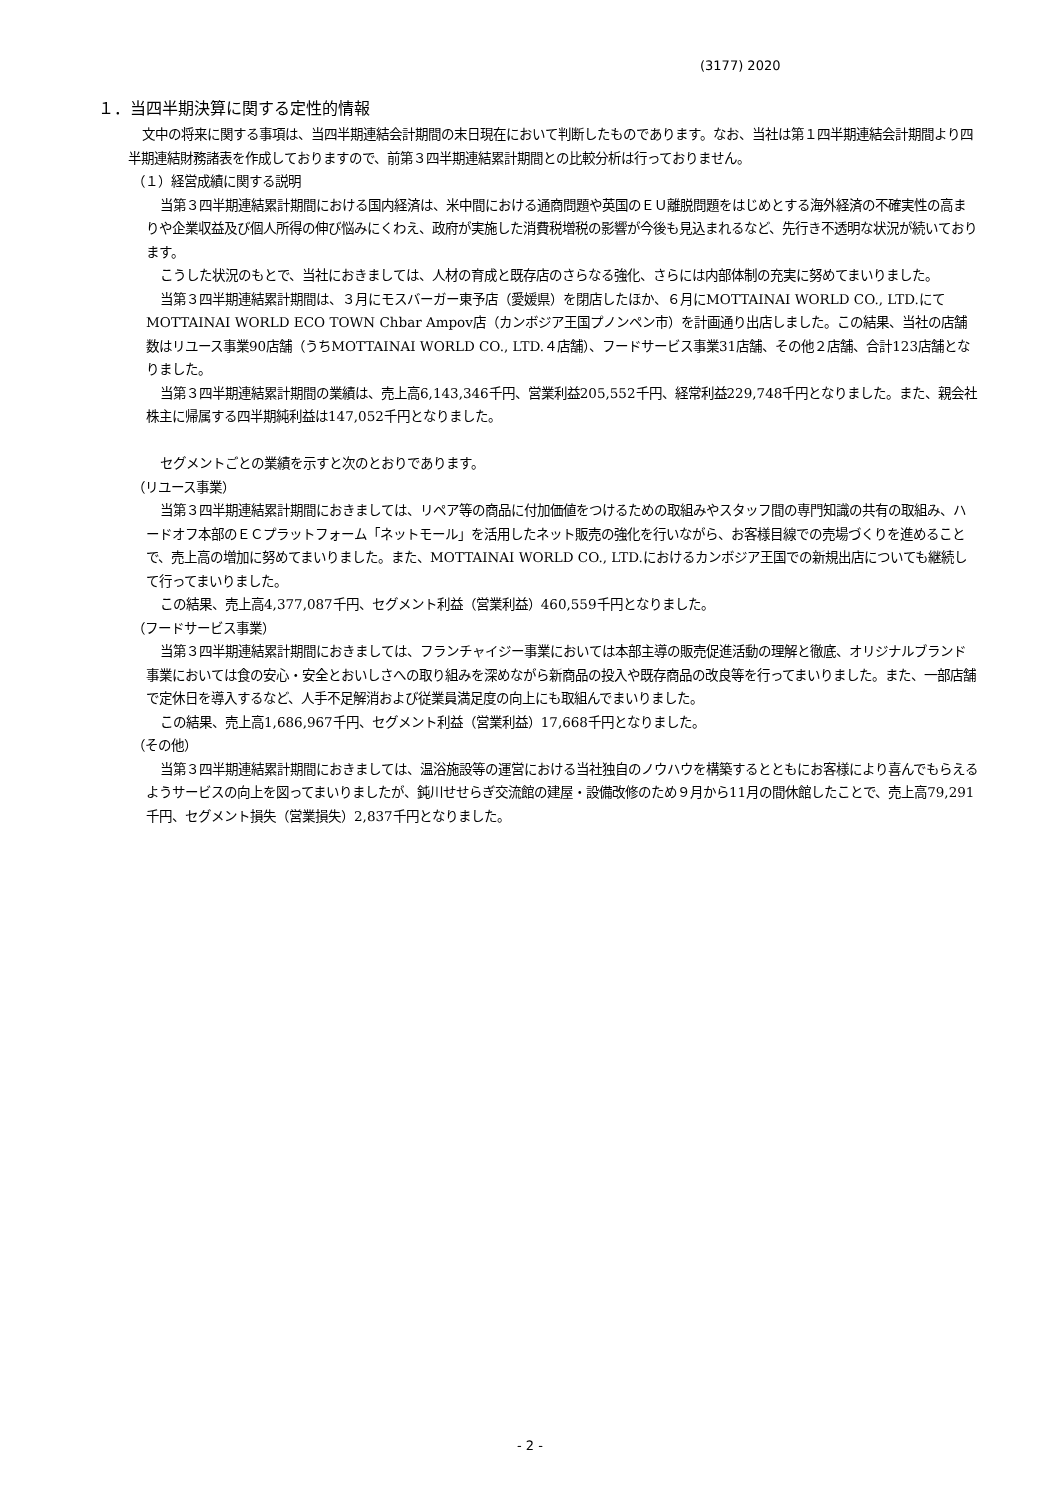(3177) 2020
１．当四半期決算に関する定性的情報
文中の将来に関する事項は、当四半期連結会計期間の末日現在において判断したものであります。なお、当社は第１四半期連結会計期間より四半期連結財務諸表を作成しておりますので、前第３四半期連結累計期間との比較分析は行っておりません。
（１）経営成績に関する説明
当第３四半期連結累計期間における国内経済は、米中間における通商問題や英国のＥＵ離脱問題をはじめとする海外経済の不確実性の高まりや企業収益及び個人所得の伸び悩みにくわえ、政府が実施した消費税増税の影響が今後も見込まれるなど、先行き不透明な状況が続いております。
こうした状況のもとで、当社におきましては、人材の育成と既存店のさらなる強化、さらには内部体制の充実に努めてまいりました。
当第３四半期連結累計期間は、３月にモスバーガー東予店（愛媛県）を閉店したほか、６月にMOTTAINAI WORLD CO., LTD.にてMOTTAINAI WORLD ECO TOWN Chbar Ampov店（カンボジア王国プノンペン市）を計画通り出店しました。この結果、当社の店舗数はリユース事業90店舗（うちMOTTAINAI WORLD CO., LTD.４店舗）、フードサービス事業31店舗、その他２店舗、合計123店舗となりました。
当第３四半期連結累計期間の業績は、売上高6,143,346千円、営業利益205,552千円、経常利益229,748千円となりました。また、親会社株主に帰属する四半期純利益は147,052千円となりました。
セグメントごとの業績を示すと次のとおりであります。
（リユース事業）
当第３四半期連結累計期間におきましては、リペア等の商品に付加価値をつけるための取組みやスタッフ間の専門知識の共有の取組み、ハードオフ本部のＥＣプラットフォーム「ネットモール」を活用したネット販売の強化を行いながら、お客様目線での売場づくりを進めることで、売上高の増加に努めてまいりました。また、MOTTAINAI WORLD CO., LTD.におけるカンボジア王国での新規出店についても継続して行ってまいりました。
この結果、売上高4,377,087千円、セグメント利益（営業利益）460,559千円となりました。
（フードサービス事業）
当第３四半期連結累計期間におきましては、フランチャイジー事業においては本部主導の販売促進活動の理解と徹底、オリジナルブランド事業においては食の安心・安全とおいしさへの取り組みを深めながら新商品の投入や既存商品の改良等を行ってまいりました。また、一部店舗で定休日を導入するなど、人手不足解消および従業員満足度の向上にも取組んでまいりました。
この結果、売上高1,686,967千円、セグメント利益（営業利益）17,668千円となりました。
（その他）
当第３四半期連結累計期間におきましては、温浴施設等の運営における当社独自のノウハウを構築するとともにお客様により喜んでもらえるようサービスの向上を図ってまいりましたが、鈍川せせらぎ交流館の建屋・設備改修のため９月から11月の間休館したことで、売上高79,291千円、セグメント損失（営業損失）2,837千円となりました。
- 2 -